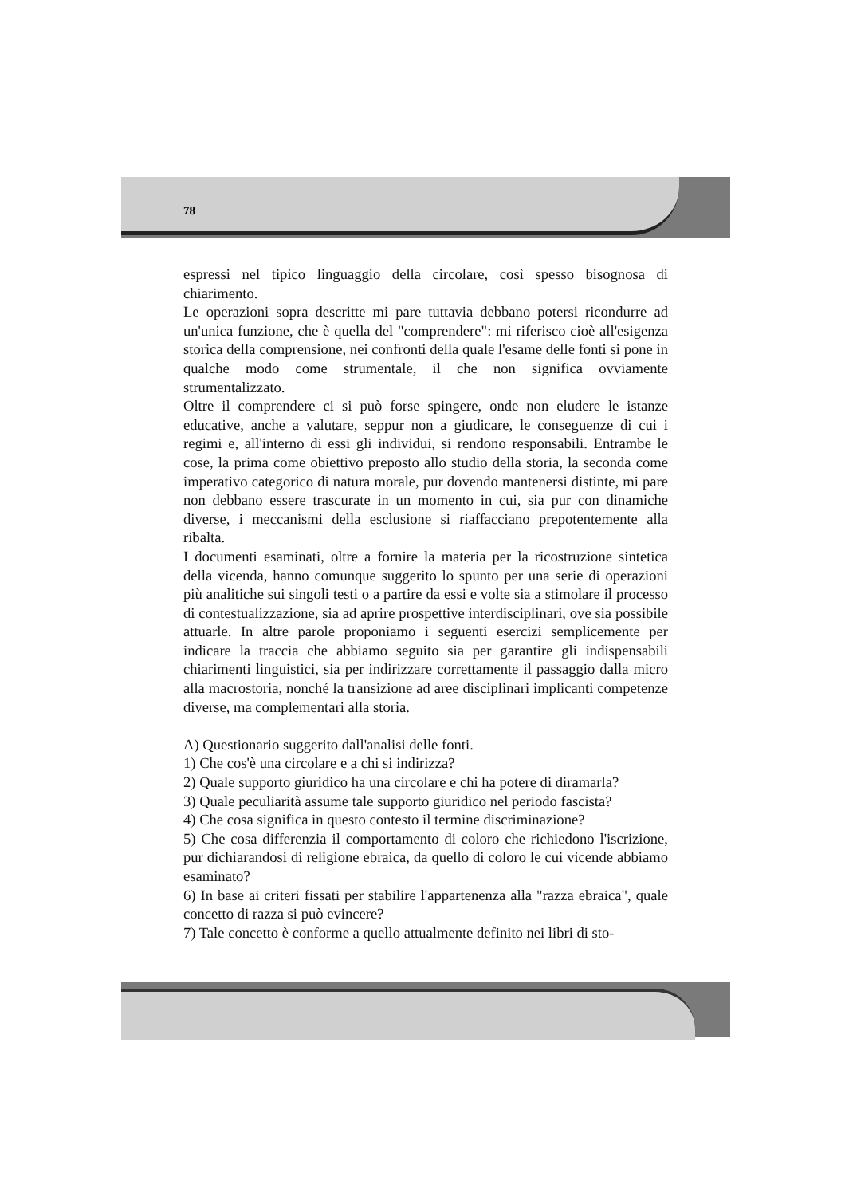78
espressi nel tipico linguaggio della circolare, così spesso bisognosa di chiarimento.
Le operazioni sopra descritte mi pare tuttavia debbano potersi ricondurre ad un'unica funzione, che è quella del "comprendere": mi riferisco cioè all'esigenza storica della comprensione, nei confronti della quale l'esame delle fonti si pone in qualche modo come strumentale, il che non significa ovviamente strumentalizzato.
Oltre il comprendere ci si può forse spingere, onde non eludere le istanze educative, anche a valutare, seppur non a giudicare, le conseguenze di cui i regimi e, all'interno di essi gli individui, si rendono responsabili. Entrambe le cose, la prima come obiettivo preposto allo studio della storia, la seconda come imperativo categorico di natura morale, pur dovendo mantenersi distinte, mi pare non debbano essere trascurate in un momento in cui, sia pur con dinamiche diverse, i meccanismi della esclusione si riaffacciano prepotentemente alla ribalta.
I documenti esaminati, oltre a fornire la materia per la ricostruzione sintetica della vicenda, hanno comunque suggerito lo spunto per una serie di operazioni più analitiche sui singoli testi o a partire da essi e volte sia a stimolare il processo di contestualizzazione, sia ad aprire prospettive interdisciplinari, ove sia possibile attuarle. In altre parole proponiamo i seguenti esercizi semplicemente per indicare la traccia che abbiamo seguito sia per garantire gli indispensabili chiarimenti linguistici, sia per indirizzare correttamente il passaggio dalla micro alla macrostoria, nonché la transizione ad aree disciplinari implicanti competenze diverse, ma complementari alla storia.
A) Questionario suggerito dall'analisi delle fonti.
1) Che cos'è una circolare e a chi si indirizza?
2) Quale supporto giuridico ha una circolare e chi ha potere di diramarla?
3) Quale peculiarità assume tale supporto giuridico nel periodo fascista?
4) Che cosa significa in questo contesto il termine discriminazione?
5) Che cosa differenzia il comportamento di coloro che richiedono l'iscrizione, pur dichiarandosi di religione ebraica, da quello di coloro le cui vicende abbiamo esaminato?
6) In base ai criteri fissati per stabilire l'appartenenza alla "razza ebraica", quale concetto di razza si può evincere?
7) Tale concetto è conforme a quello attualmente definito nei libri di sto-